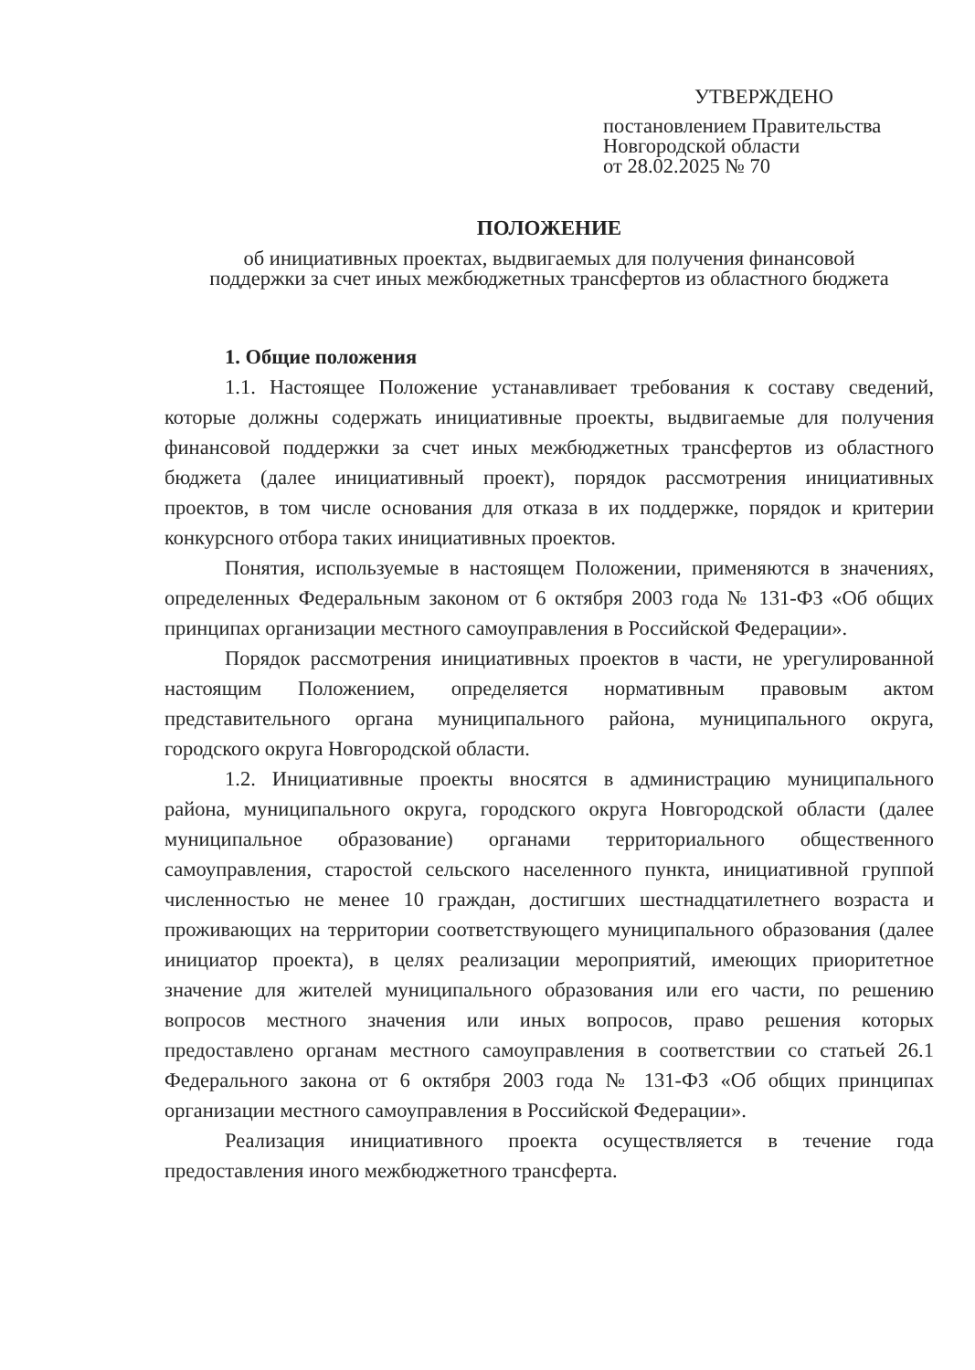УТВЕРЖДЕНО
постановлением Правительства
Новгородской области
от 28.02.2025 № 70
ПОЛОЖЕНИЕ
об инициативных проектах, выдвигаемых для получения финансовой
поддержки за счет иных межбюджетных трансфертов из областного бюджета
1. Общие положения
1.1. Настоящее Положение устанавливает требования к составу сведений, которые должны содержать инициативные проекты, выдвигаемые для получения финансовой поддержки за счет иных межбюджетных трансфертов из областного бюджета (далее инициативный проект), порядок рассмотрения инициативных проектов, в том числе основания для отказа в их поддержке, порядок и критерии конкурсного отбора таких инициативных проектов.
Понятия, используемые в настоящем Положении, применяются в значениях, определенных Федеральным законом от 6 октября 2003 года № 131-ФЗ «Об общих принципах организации местного самоуправления в Российской Федерации».
Порядок рассмотрения инициативных проектов в части, не урегулированной настоящим Положением, определяется нормативным правовым актом представительного органа муниципального района, муниципального округа, городского округа Новгородской области.
1.2. Инициативные проекты вносятся в администрацию муниципального района, муниципального округа, городского округа Новгородской области (далее муниципальное образование) органами территориального общественного самоуправления, старостой сельского населенного пункта, инициативной группой численностью не менее 10 граждан, достигших шестнадцатилетнего возраста и проживающих на территории соответствующего муниципального образования (далее инициатор проекта), в целях реализации мероприятий, имеющих приоритетное значение для жителей муниципального образования или его части, по решению вопросов местного значения или иных вопросов, право решения которых предоставлено органам местного самоуправления в соответствии со статьей 26.1 Федерального закона от 6 октября 2003 года № 131-ФЗ «Об общих принципах организации местного самоуправления в Российской Федерации».
Реализация инициативного проекта осуществляется в течение года предоставления иного межбюджетного трансферта.